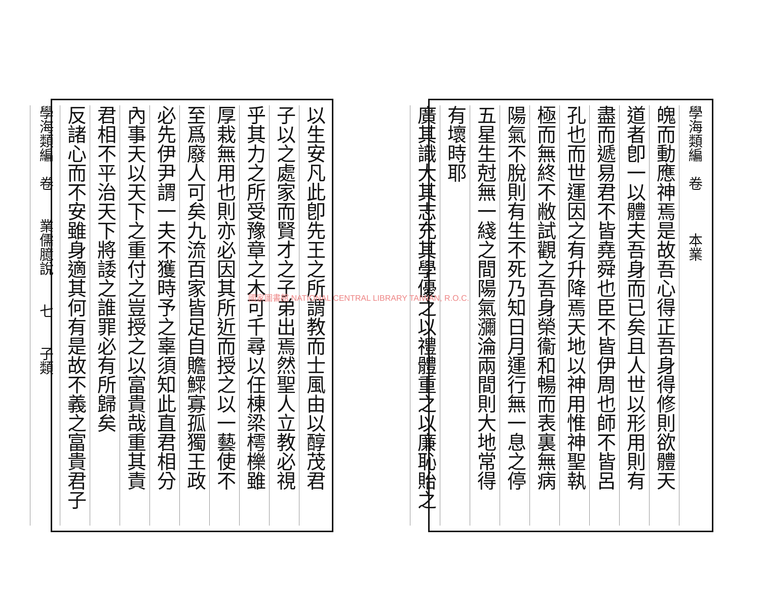學海類編　卷　　　本業
魄而動應神焉是故吾心得正吾身得修則欲體天
道者卽一以體夫吾身而已矣且人世以形用則有
盡而遞易君不皆堯舜也臣不皆伊周也師不皆呂
孔也而世運因之有升降焉天地以神用惟神聖執
極而無終不敝試觀之吾身榮衞和暢而表裏無病
陽氣不脫則有生不死乃知日月運行無一息之停
五星生尅無一綫之間陽氣瀰淪兩間則大地常得
有壞時耶
廣其識大其志充其學優之以禮體重之以廉恥貽之
以生安凡此卽先王之所謂教而士風由以醇茂君
子以之處家而賢才之子弟出焉然聖人立教必視
乎其力之所受豫章之木可千尋以任棟梁樗櫟雖
厚栽無用也則亦必因其所近而授之以一藝使不
至爲廢人可矣九流百家皆足自贍鰥寡孤獨王政
必先伊尹謂一夫不獲時予之辜須知此直君相分
內事天以天下之重付之豈授之以富貴哉重其責
君相不平治天下將諉之誰罪必有所歸矣
反諸心而不安雖身適其何有是故不義之富貴君子
學海類編　卷　　業儒臆說　　七　　子類
國家圖書館 NATIONAL CENTRAL LIBRARY TAIWAN, R.O.C.